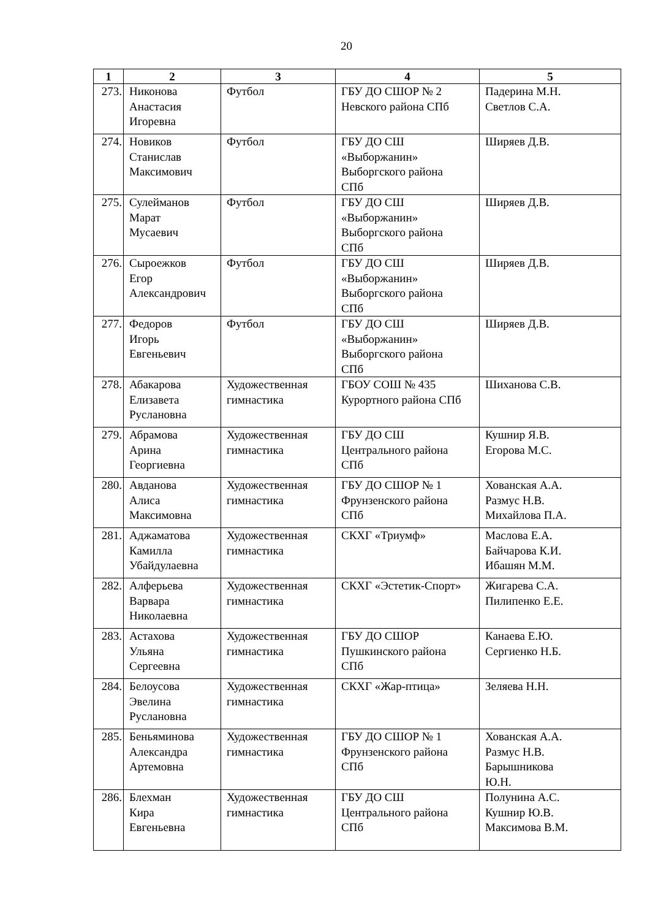20
| 1 | 2 | 3 | 4 | 5 |
| --- | --- | --- | --- | --- |
| 273. | Никонова Анастасия Игоревна | Футбол | ГБУ ДО СШОР № 2 Невского района СПб | Падерина М.Н. Светлов С.А. |
| 274. | Новиков Станислав Максимович | Футбол | ГБУ ДО СШ «Выборжанин» Выборгского района СПб | Ширяев Д.В. |
| 275. | Сулейманов Марат Мусаевич | Футбол | ГБУ ДО СШ «Выборжанин» Выборгского района СПб | Ширяев Д.В. |
| 276. | Сыроежков Егор Александрович | Футбол | ГБУ ДО СШ «Выборжанин» Выборгского района СПб | Ширяев Д.В. |
| 277. | Федоров Игорь Евгеньевич | Футбол | ГБУ ДО СШ «Выборжанин» Выборгского района СПб | Ширяев Д.В. |
| 278. | Абакарова Елизавета Руслановна | Художественная гимнастика | ГБОУ СОШ № 435 Курортного района СПб | Шиханова С.В. |
| 279. | Абрамова Арина Георгиевна | Художественная гимнастика | ГБУ ДО СШ Центрального района СПб | Кушнир Я.В. Егорова М.С. |
| 280. | Авданова Алиса Максимовна | Художественная гимнастика | ГБУ ДО СШОР № 1 Фрунзенского района СПб | Хованская А.А. Размус Н.В. Михайлова П.А. |
| 281. | Аджаматова Камилла Убайдулаевна | Художественная гимнастика | СКХГ «Триумф» | Маслова Е.А. Байчарова К.И. Ибашян М.М. |
| 282. | Алферьева Варвара Николаевна | Художественная гимнастика | СКХГ «Эстетик-Спорт» | Жигарева С.А. Пилипенко Е.Е. |
| 283. | Астахова Ульяна Сергеевна | Художественная гимнастика | ГБУ ДО СШОР Пушкинского района СПб | Канаева Е.Ю. Сергиенко Н.Б. |
| 284. | Белоусова Эвелина Руслановна | Художественная гимнастика | СКХГ «Жар-птица» | Зеляева Н.Н. |
| 285. | Беньяминова Александра Артемовна | Художественная гимнастика | ГБУ ДО СШОР № 1 Фрунзенского района СПб | Хованская А.А. Размус Н.В. Барышникова Ю.Н. |
| 286. | Блехман Кира Евгеньевна | Художественная гимнастика | ГБУ ДО СШ Центрального района СПб | Полунина А.С. Кушнир Ю.В. Максимова В.М. |